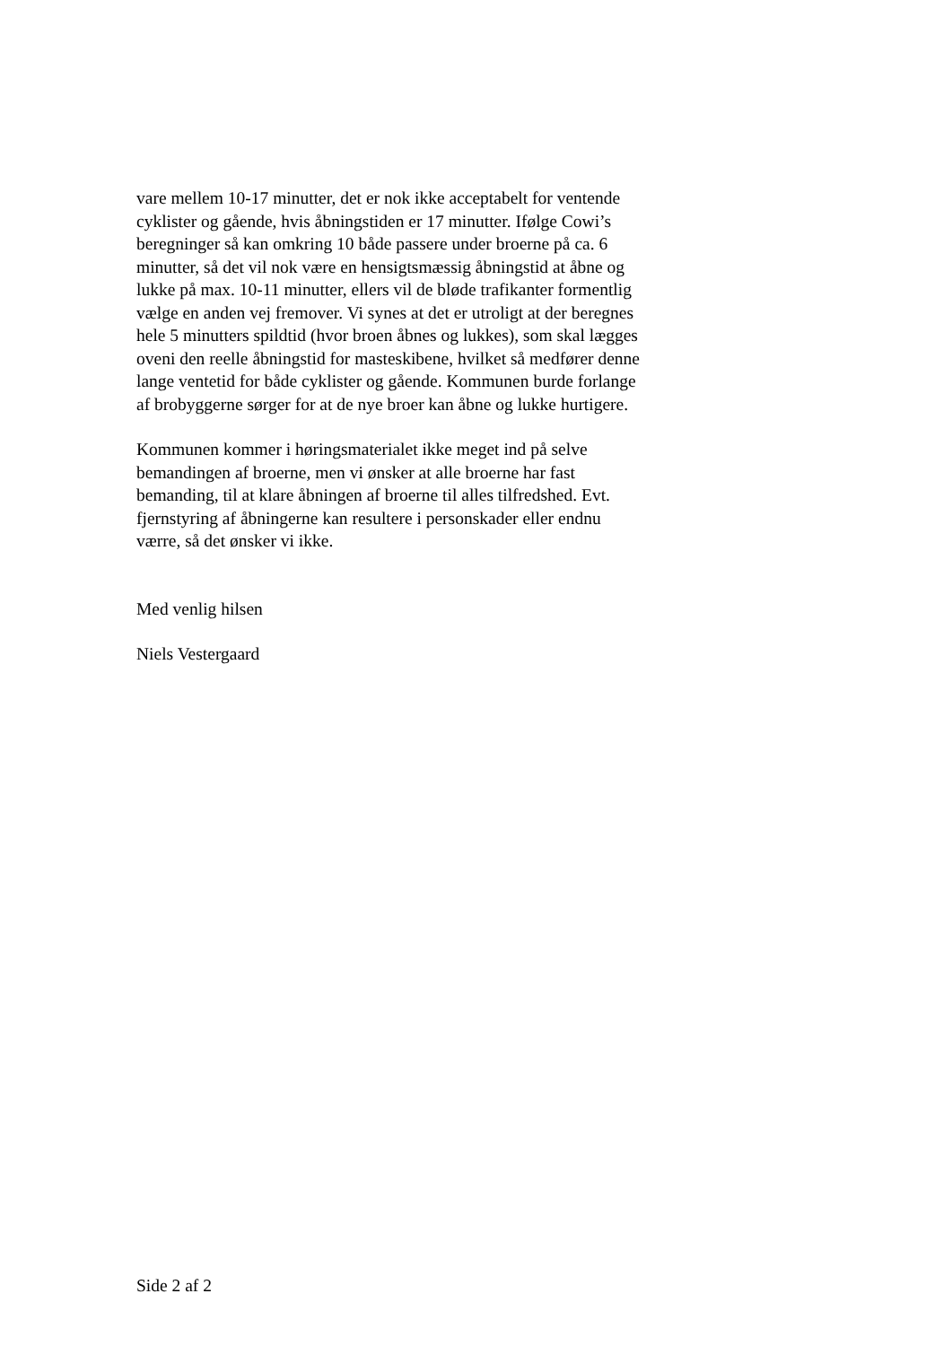vare mellem 10-17 minutter, det er nok ikke acceptabelt for ventende
cyklister og gående, hvis åbningstiden er 17 minutter. Ifølge Cowi’s
beregninger så kan omkring 10 både passere under broerne på ca. 6
minutter, så det vil nok være en hensigtsmæssig åbningstid at åbne og
lukke på max. 10-11 minutter, ellers vil de bløde trafikanter formentlig
vælge en anden vej fremover. Vi synes at det er utroligt at der beregnes
hele 5 minutters spildtid (hvor broen åbnes og lukkes), som skal lægges
oveni den reelle åbningstid for masteskibene, hvilket så medfører denne
lange ventetid for både cyklister og gående. Kommunen burde forlange
af brobyggerne sørger for at de nye broer kan åbne og lukke hurtigere.
Kommunen kommer i høringsmaterialet ikke meget ind på selve
bemandingen af broerne, men vi ønsker at alle broerne har fast
bemanding, til at klare åbningen af broerne til alles tilfredshed. Evt.
fjernstyring af åbningerne kan resultere i personskader eller endnu
værre, så det ønsker vi ikke.
Med venlig hilsen
Niels Vestergaard
Side 2 af 2